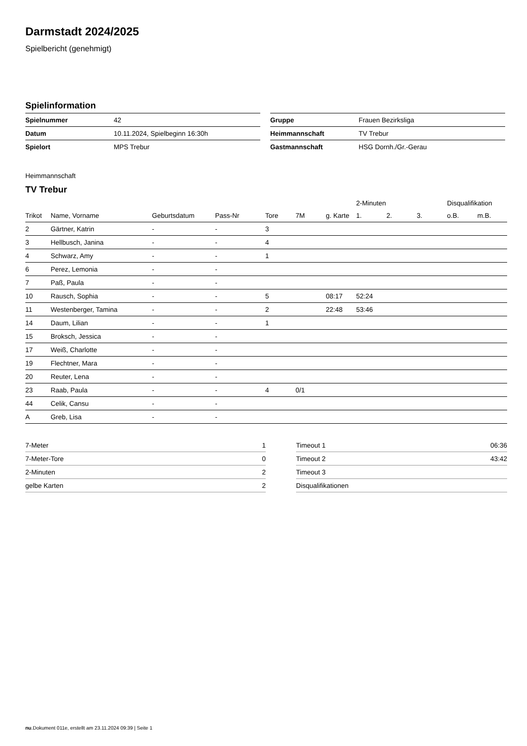Darmstadt 2024/2025
Spielbericht (genehmigt)
Spielinformation
| Spielnummer | 42 |
| Datum | 10.11.2024, Spielbeginn 16:30h |
| Spielort | MPS Trebur |
| Gruppe | Frauen Bezirksliga |
| Heimmannschaft | TV Trebur |
| Gastmannschaft | HSG Dornh./Gr.-Gerau |
Heimmannschaft
TV Trebur
| | | | | | | | 2-Minuten | | | Disqualifikation | |
| --- | --- | --- | --- | --- | --- | --- | --- | --- | --- | --- | --- |
| Trikot | Name, Vorname | Geburtsdatum | Pass-Nr | Tore | 7M | g. Karte | 1. | 2. | 3. | o.B. | m.B. |
| 2 | Gärtner, Katrin | - | - | 3 | | | | | | | |
| 3 | Hellbusch, Janina | - | - | 4 | | | | | | | |
| 4 | Schwarz, Amy | - | - | 1 | | | | | | | |
| 6 | Perez, Lemonia | - | - | | | | | | | | |
| 7 | Paß, Paula | - | - | | | | | | | | |
| 10 | Rausch, Sophia | - | - | 5 | | 08:17 | 52:24 | | | | |
| 11 | Westenberger, Tamina | - | - | 2 | | 22:48 | 53:46 | | | | |
| 14 | Daum, Lilian | - | - | 1 | | | | | | | |
| 15 | Broksch, Jessica | - | - | | | | | | | | |
| 17 | Weiß, Charlotte | - | - | | | | | | | | |
| 19 | Flechtner, Mara | - | - | | | | | | | | |
| 20 | Reuter, Lena | - | - | | | | | | | | |
| 23 | Raab, Paula | - | - | 4 | 0/1 | | | | | | |
| 44 | Celik, Cansu | - | - | | | | | | | | |
| A | Greb, Lisa | - | - | | | | | | | | |
| 7-Meter | 1 |
| 7-Meter-Tore | 0 |
| 2-Minuten | 2 |
| gelbe Karten | 2 |
| Timeout 1 | 06:36 |
| Timeout 2 | 43:42 |
| Timeout 3 | |
| Disqualifikationen | |
nu.Dokument 011e, erstellt am 23.11.2024 09:39 | Seite 1